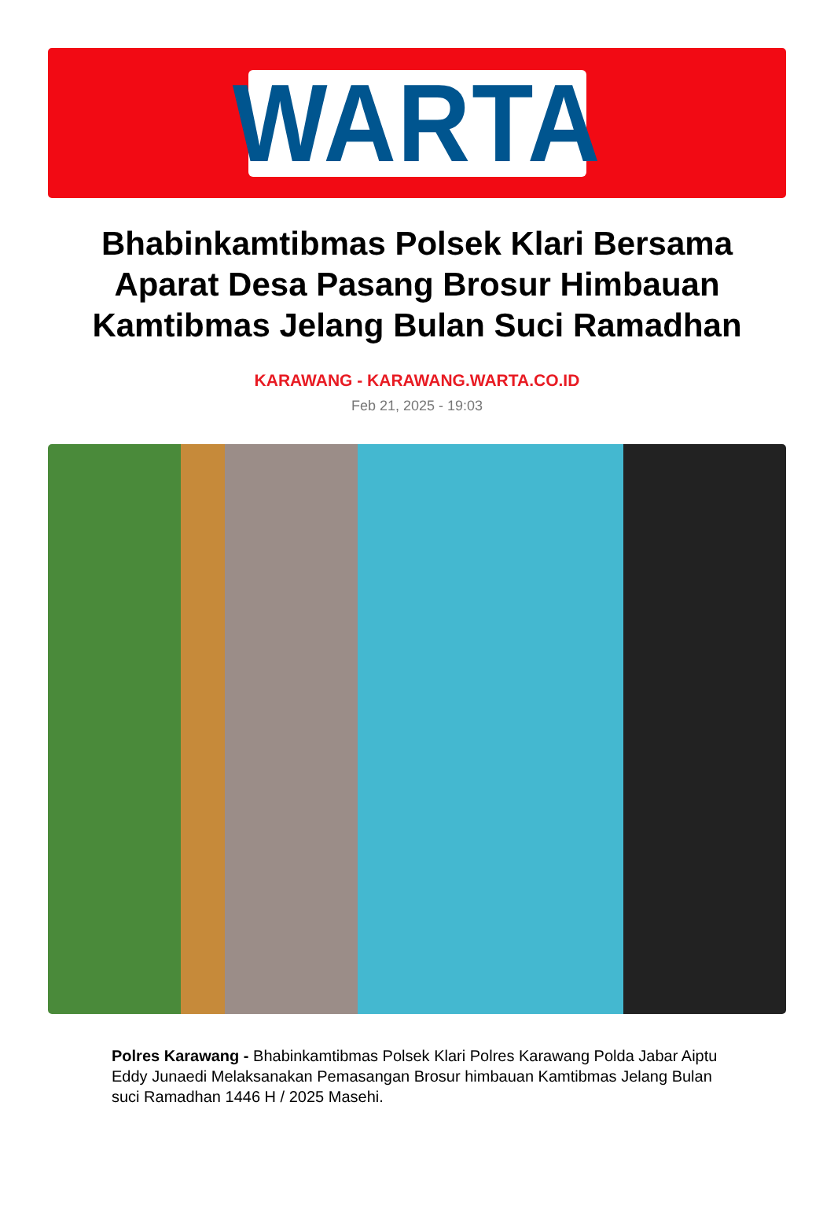WARTA
Bhabinkamtibmas Polsek Klari Bersama Aparat Desa Pasang Brosur Himbauan Kamtibmas Jelang Bulan Suci Ramadhan
KARAWANG - KARAWANG.WARTA.CO.ID
Feb 21, 2025 - 19:03
Polres Karawang - Bhabinkamtibmas Polsek Klari Polres Karawang Polda Jabar Aiptu Eddy Junaedi Melaksanakan Pemasangan Brosur himbauan Kamtibmas Jelang Bulan suci Ramadhan 1446 H / 2025 Masehi.